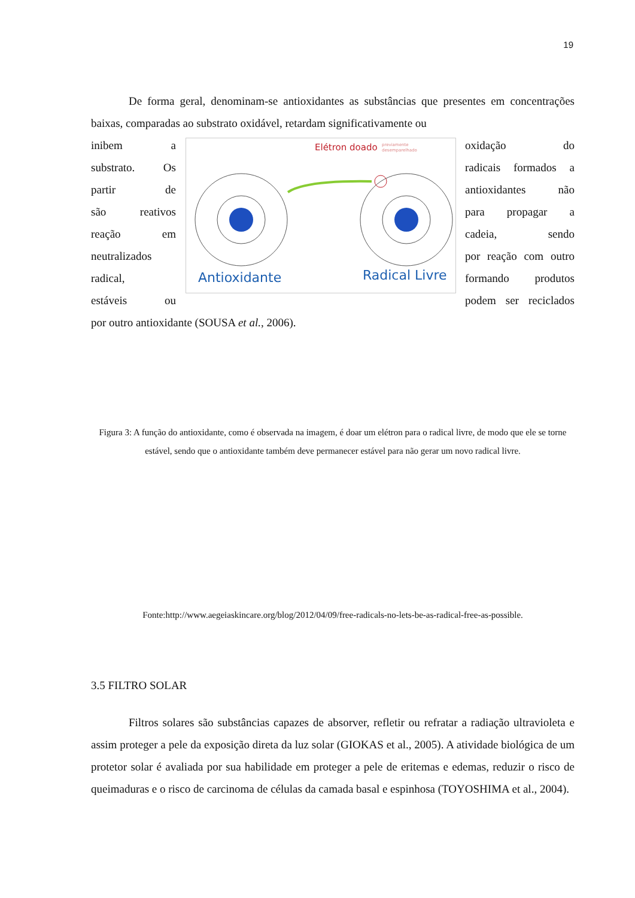19
De forma geral, denominam-se antioxidantes as substâncias que presentes em concentrações baixas, comparadas ao substrato oxidável, retardam significativamente ou
inibem a
substrato. Os
partir de
são reativos
reação em
neutralizados
radical,
estáveis ou
Elétron doado
previamente
desemparelhado
Antioxidante
Radical Livre
oxidação do
radicais formados a
antioxidantes não
para propagar a
cadeia, sendo
por reação com outro
formando produtos
podem ser reciclados
por outro antioxidante (SOUSA et al., 2006).
Figura 3: A função do antioxidante, como é observada na imagem, é doar um elétron para o radical livre, de modo que ele se torne estável, sendo que o antioxidante também deve permanecer estável para não gerar um novo radical livre.
Fonte:http://www.aegeiaskincare.org/blog/2012/04/09/free-radicals-no-lets-be-as-radical-free-as-possible.
3.5 FILTRO SOLAR
Filtros solares são substâncias capazes de absorver, refletir ou refratar a radiação ultravioleta e assim proteger a pele da exposição direta da luz solar (GIOKAS et al., 2005). A atividade biológica de um protetor solar é avaliada por sua habilidade em proteger a pele de eritemas e edemas, reduzir o risco de queimaduras e o risco de carcinoma de células da camada basal e espinhosa (TOYOSHIMA et al., 2004).